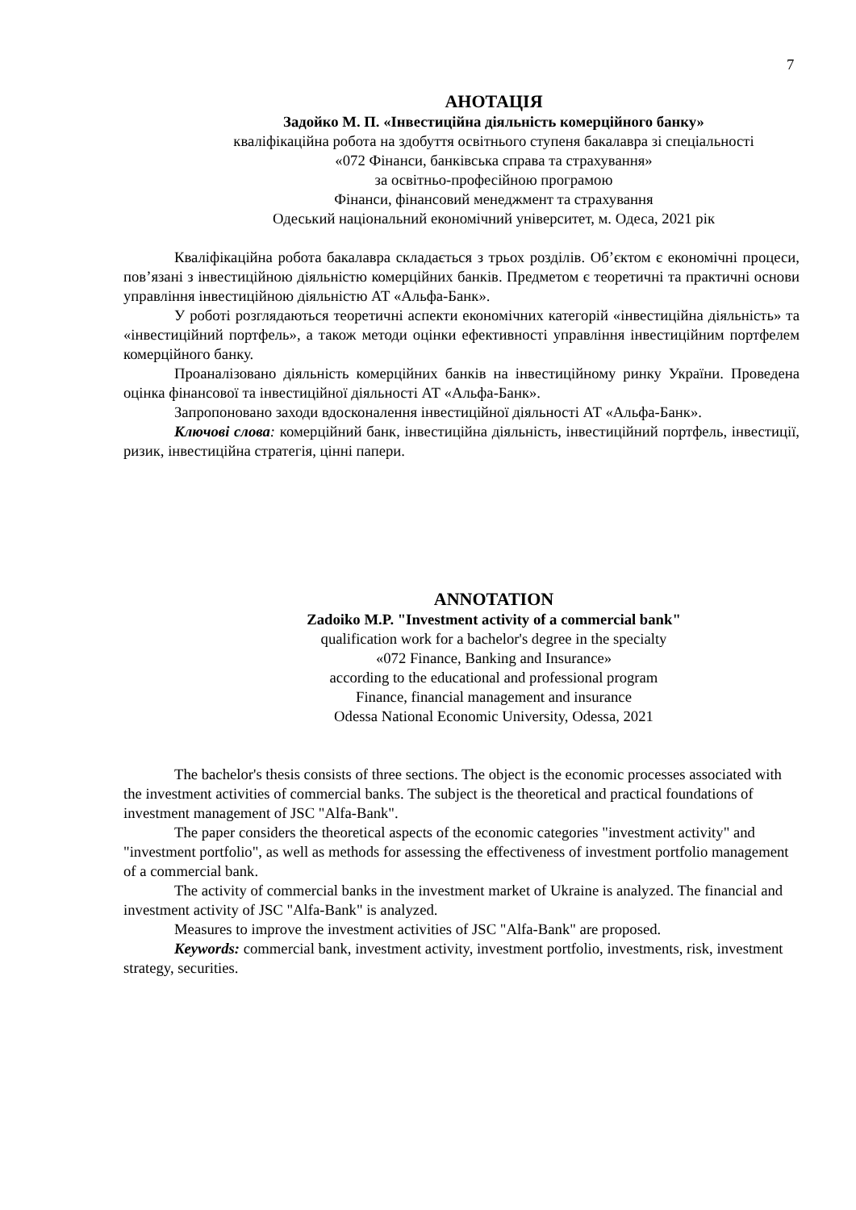7
АНОТАЦІЯ
Задойко М. П. «Інвестиційна діяльність комерційного банку»
кваліфікаційна робота на здобуття освітнього ступеня бакалавра зі спеціальності
«072 Фінанси, банківська справа та страхування»
за освітньо-професійною програмою
Фінанси, фінансовий менеджмент та страхування
Одеський національний економічний університет, м. Одеса, 2021 рік
Кваліфікаційна робота бакалавра складається з трьох розділів. Об’єктом є економічні процеси, пов’язані з інвестиційною діяльністю комерційних банків. Предметом є теоретичні та практичні основи управління інвестиційною діяльністю АТ «Альфа-Банк».
У роботі розглядаються теоретичні аспекти економічних категорій «інвестиційна діяльність» та «інвестиційний портфель», а також методи оцінки ефективності управління інвестиційним портфелем комерційного банку.
Проаналізовано діяльність комерційних банків на інвестиційному ринку України. Проведена оцінка фінансової та інвестиційної діяльності АТ «Альфа-Банк».
Запропоновано заходи вдосконалення інвестиційної діяльності АТ «Альфа-Банк».
Ключові слова: комерційний банк, інвестиційна діяльність, інвестиційний портфель, інвестиції, ризик, інвестиційна стратегія, цінні папери.
ANNOTATION
Zadoiko M.P. "Investment activity of a commercial bank"
qualification work for a bachelor's degree in the specialty
«072 Finance, Banking and Insurance»
according to the educational and professional program
Finance, financial management and insurance
Odessa National Economic University, Odessa, 2021
The bachelor's thesis consists of three sections. The object is the economic processes associated with the investment activities of commercial banks. The subject is the theoretical and practical foundations of investment management of JSC "Alfa-Bank".
The paper considers the theoretical aspects of the economic categories "investment activity" and "investment portfolio", as well as methods for assessing the effectiveness of investment portfolio management of a commercial bank.
The activity of commercial banks in the investment market of Ukraine is analyzed. The financial and investment activity of JSC "Alfa-Bank" is analyzed.
Measures to improve the investment activities of JSC "Alfa-Bank" are proposed.
Keywords: commercial bank, investment activity, investment portfolio, investments, risk, investment strategy, securities.